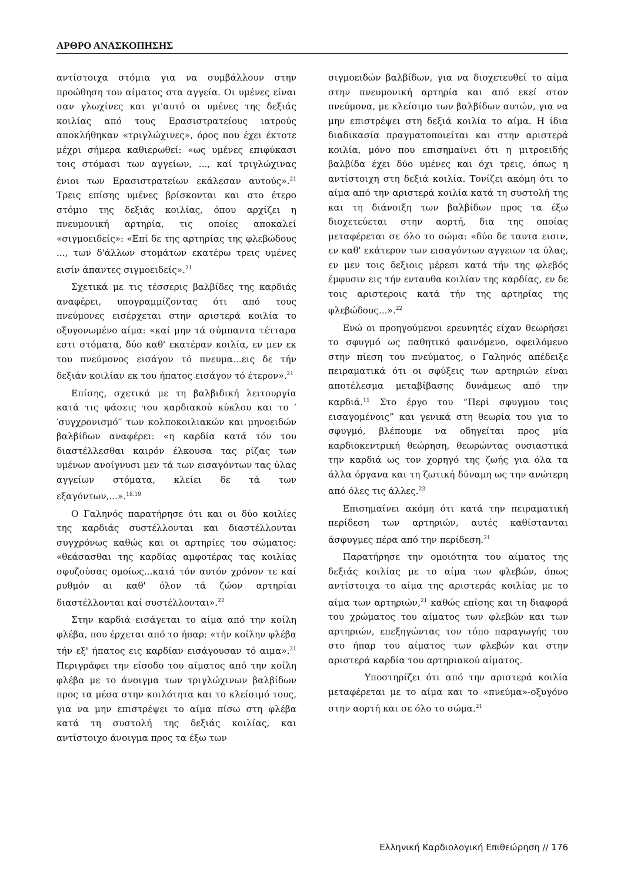ΑΡΘΡΟ ΑΝΑΣΚΟΠΗΣΗΣ
αντίστοιχα στόμια για να συμβάλλουν στην προώθηση του αίματος στα αγγεία. Οι υμένες είναι σαν γλωχίνες και γι'αυτό οι υμένες της δεξιάς κοιλίας από τους Ερασιστρατείους ιατρούς αποκλήθηκαν «τριγλώχινες», όρος που έχει έκτοτε μέχρι σήμερα καθιερωθεί: «ως υμένες επιφύκασι τοις στόμασι των αγγείων, ..., καί τριγλώχινας ένιοι των Ερασιστρατείων εκάλεσαν αυτούς».<sup>21</sup> Τρεις επίσης υμένες βρίσκονται και στο έτερο στόμιο της δεξιάς κοιλίας, όπου αρχίζει η πνευμονική αρτηρία, τις οποίες αποκαλεί «σιγμοειδείς»: «Επί δε της αρτηρίας της φλεβώδους ..., των δ'άλλων στομάτων εκατέρω τρεις υμένες εισίν άπαντες σιγμοειδείς».<sup>21</sup>
Σχετικά με τις τέσσερις βαλβίδες της καρδιάς αναφέρει, υπογραμμίζοντας ότι από τους πνεύμονες εισέρχεται στην αριστερά κοιλία το οξυγονωμένο αίμα: «καί μην τά σύμπαντα τέτταρα εστι στόματα, δύο καθ' εκατέραν κοιλία, εν μεν εκ του πνεύμονος εισάγον τό πνευμα...εις δε τήν δεξιάν κοιλίαν εκ του ήπατος εισάγον τό έτερον».<sup>21</sup>
Επίσης, σχετικά με τη βαλβιδική λειτουργία κατά τις φάσεις του καρδιακού κύκλου και το ′′συγχρονισμό′′ των κολποκοιλιακών και μηνοειδών βαλβίδων αναφέρει: «η καρδία κατά τόν του διαστέλλεσθαι καιρόν έλκουσα τας ρίζας των υμένων ανοίγνυσι μεν τά των εισαγόντων τας ύλας αγγείων στόματα, κλείει δε τά των εξαγόντων,...».<sup>18,19</sup>
Ο Γαληνός παρατήρησε ότι και οι δύο κοιλίες της καρδιάς συστέλλονται και διαστέλλονται συγχρόνως καθώς και οι αρτηρίες του σώματος: «θεάσασθαι της καρδίας αμφοτέρας τας κοιλίας σφυζούσας ομοίως...κατά τόν αυτόν χρόνον τε καί ρυθμόν αι καθ' όλον τά ζώον αρτηρίαι διαστέλλονται καί συστέλλονται».<sup>22</sup>
Στην καρδιά εισάγεται το αίμα από την κοίλη φλέβα, που έρχεται από το ήπαρ: «τήν κοίλην φλέβα τήν εξ' ήπατος εις καρδίαν εισάγουσαν τό αιμα».<sup>21</sup> Περιγράφει την είσοδο του αίματος από την κοίλη φλέβα με το άνοιγμα των τριγλώχινων βαλβίδων προς τα μέσα στην κοιλότητα και το κλείσιμό τους, για να μην επιστρέψει το αίμα πίσω στη φλέβα κατά τη συστολή της δεξιάς κοιλίας, και αντίστοιχο άνοιγμα προς τα έξω των
σιγμοειδών βαλβίδων, για να διοχετευθεί το αίμα στην πνευμονική αρτηρία και από εκεί στον πνεύμονα, με κλείσιμο των βαλβίδων αυτών, για να μην επιστρέψει στη δεξιά κοιλία το αίμα. Η ίδια διαδικασία πραγματοποιείται και στην αριστερά κοιλία, μόνο που επισημαίνει ότι η μιτροειδής βαλβίδα έχει δύο υμένες και όχι τρεις, όπως η αντίστοιχη στη δεξιά κοιλία. Τονίζει ακόμη ότι το αίμα από την αριστερά κοιλία κατά τη συστολή της και τη διάνοιξη των βαλβίδων προς τα έξω διοχετεύεται στην αορτή, δια της οποίας μεταφέρεται σε όλο το σώμα: «δύο δε ταυτα εισιν, εν καθ' εκάτερον των εισαγόντων αγγειων τα ύλας, εν μεν τοις δεξιοις μέρεσι κατά τήν της φλεβός έμφυσιν εις τήν ενταυθα κοιλίαν της καρδίας, εν δε τοις αριστεροις κατά τήν της αρτηρίας της φλεβώδους...».<sup>22</sup>
Ενώ οι προηγούμενοι ερευνητές είχαν θεωρήσει το σφυγμό ως παθητικό φαινόμενο, οφειλόμενο στην πίεση του πνεύματος, ο Γαληνός απέδειξε πειραματικά ότι οι σφύξεις των αρτηριών είναι αποτέλεσμα μεταβίβασης δυνάμεως από την καρδιά.<sup>11</sup> Στο έργο του “Περί σφυγμου τοις εισαγομένοις” και γενικά στη θεωρία του για το σφυγμό, βλέπουμε να οδηγείται προς μία καρδιοκεντρική θεώρηση, θεωρώντας ουσιαστικά την καρδιά ως τον χορηγό της ζωής για όλα τα άλλα όργανα και τη ζωτική δύναμη ως την ανώτερη από όλες τις άλλες.<sup>23</sup>
Επισημαίνει ακόμη ότι κατά την πειραματική περίδεση των αρτηριών, αυτές καθίστανται άσφυγμες πέρα από την περίδεση.<sup>21</sup>
Παρατήρησε την ομοιότητα του αίματος της δεξιάς κοιλίας με το αίμα των φλεβών, όπως αντίστοιχα το αίμα της αριστεράς κοιλίας με το αίμα των αρτηριών,<sup>21</sup> καθώς επίσης και τη διαφορά του χρώματος του αίματος των φλεβών και των αρτηριών, επεξηγώντας τον τόπο παραγωγής του στο ήπαρ του αίματος των φλεβών και στην αριστερά καρδία του αρτηριακού αίματος.
Υποστηρίζει ότι από την αριστερά κοιλία μεταφέρεται με το αίμα και το «πνεύμα»-οξυγόνο στην αορτή και σε όλο το σώμα.<sup>21</sup>
Ελληνική Καρδιολογική Επιθεώρηση // 176